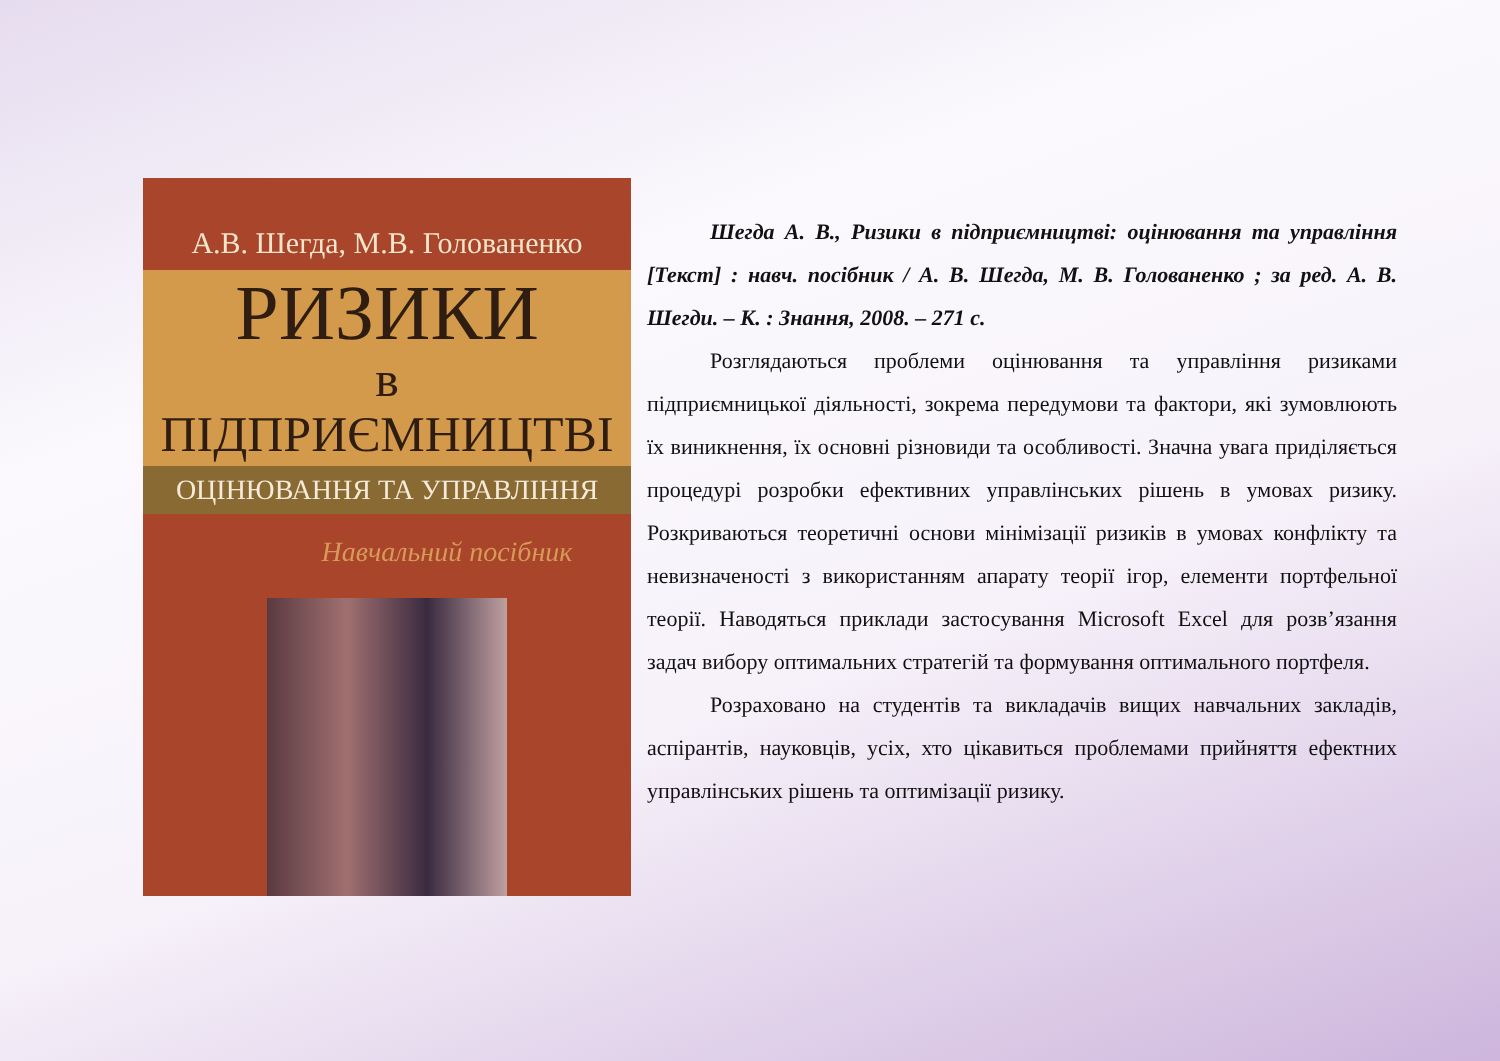А.В. Шегда, М.В. Голованенко
РИЗИКИ
в ПІДПРИЄМНИЦТВІ
ОЦІНЮВАННЯ ТА УПРАВЛІННЯ
Навчальний посібник
Шегда А. В., Ризики в підприємництві: оцінювання та управління [Текст] : навч. посібник / А. В. Шегда, М. В. Голованенко ; за ред. А. В. Шегди. – К. : Знання, 2008. – 271 с.
Розглядаються проблеми оцінювання та управління ризиками підприємницької діяльності, зокрема передумови та фактори, які зумовлюють їх виникнення, їх основні різновиди та особливості. Значна увага приділяється процедурі розробки ефективних управлінських рішень в умовах ризику. Розкриваються теоретичні основи мінімізації ризиків в умовах конфлікту та невизначеності з використанням апарату теорії ігор, елементи портфельної теорії. Наводяться приклади застосування Microsoft Excel для розв’язання задач вибору оптимальних стратегій та формування оптимального портфеля.
Розраховано на студентів та викладачів вищих навчальних закладів, аспірантів, науковців, усіх, хто цікавиться проблемами прийняття ефектних управлінських рішень та оптимізації ризику.